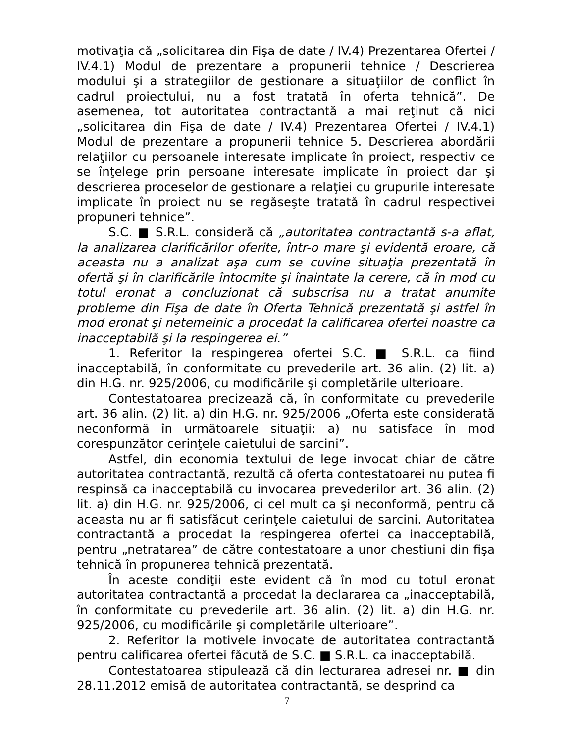motivaţia că „solicitarea din Fişa de date / IV.4) Prezentarea Ofertei / IV.4.1) Modul de prezentare a propunerii tehnice / Descrierea modului şi a strategiilor de gestionare a situaţiilor de conflict în cadrul proiectului, nu a fost tratată în oferta tehnică”. De asemenea, tot autoritatea contractantă a mai reţinut că nici „solicitarea din Fişa de date / IV.4) Prezentarea Ofertei / IV.4.1) Modul de prezentare a propunerii tehnice 5. Descrierea abordării relaţiilor cu persoanele interesate implicate în proiect, respectiv ce se înţelege prin persoane interesate implicate în proiect dar şi descrierea proceselor de gestionare a relaţiei cu grupurile interesate implicate în proiect nu se regăseşte tratată în cadrul respectivei propuneri tehnice”.
S.C. ■ S.R.L. consideră că „autoritatea contractantă s-a aflat, la analizarea clarificărilor oferite, într-o mare şi evidentă eroare, că aceasta nu a analizat aşa cum se cuvine situaţia prezentată în ofertă şi în clarificările întocmite şi înaintate la cerere, că în mod cu totul eronat a concluzionat că subscrisa nu a tratat anumite probleme din Fişa de date în Oferta Tehnică prezentată şi astfel în mod eronat şi netemeinic a procedat la calificarea ofertei noastre ca inacceptabilă şi la respingerea ei.”
1. Referitor la respingerea ofertei S.C. ■ S.R.L. ca fiind inacceptabilă, în conformitate cu prevederile art. 36 alin. (2) lit. a) din H.G. nr. 925/2006, cu modificările şi completările ulterioare.
Contestatoarea precizează că, în conformitate cu prevederile art. 36 alin. (2) lit. a) din H.G. nr. 925/2006 „Oferta este considerată neconformă în următoarele situaţii: a) nu satisface în mod corespunzător cerinţele caietului de sarcini”.
Astfel, din economia textului de lege invocat chiar de către autoritatea contractantă, rezultă că oferta contestatoarei nu putea fi respinsă ca inacceptabilă cu invocarea prevederilor art. 36 alin. (2) lit. a) din H.G. nr. 925/2006, ci cel mult ca şi neconformă, pentru că aceasta nu ar fi satisfăcut cerinţele caietului de sarcini. Autoritatea contractantă a procedat la respingerea ofertei ca inacceptabilă, pentru „netratarea” de către contestatoare a unor chestiuni din fişa tehnică în propunerea tehnică prezentată.
În aceste condiţii este evident că în mod cu totul eronat autoritatea contractantă a procedat la declararea ca „inacceptabilă, în conformitate cu prevederile art. 36 alin. (2) lit. a) din H.G. nr. 925/2006, cu modificările şi completările ulterioare”.
2. Referitor la motivele invocate de autoritatea contractantă pentru calificarea ofertei făcută de S.C. ■ S.R.L. ca inacceptabilă.
Contestatoarea stipulează că din lecturarea adresei nr. ■ din 28.11.2012 emisă de autoritatea contractantă, se desprind ca
7